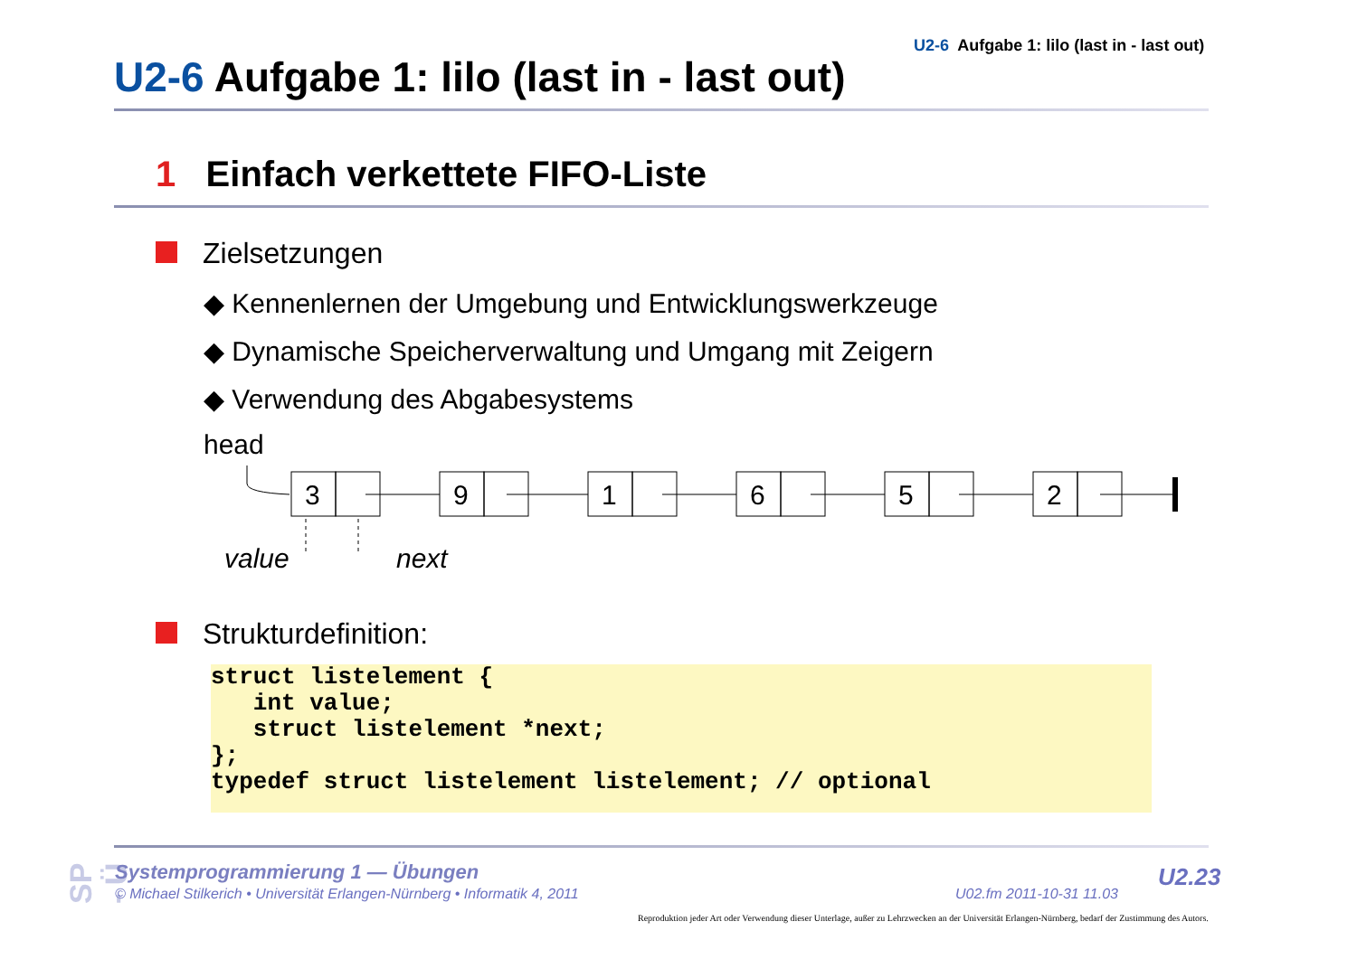U2-6 Aufgabe 1: lilo (last in - last out)
U2-6 Aufgabe 1: lilo (last in - last out)
1 Einfach verkettete FIFO-Liste
Zielsetzungen
◆ Kennenlernen der Umgebung und Entwicklungswerkzeuge
◆ Dynamische Speicherverwaltung und Umgang mit Zeigern
◆ Verwendung des Abgabesystems
head
3
9
1
6
5
2
value
next
Strukturdefinition:
struct listelement {
   int value;
   struct listelement *next;
};
typedef struct listelement listelement; // optional
SP - Ü
Systemprogrammierung 1 — Übungen
© Michael Stilkerich • Universität Erlangen-Nürnberg • Informatik 4, 2011
U02.fm 2011-10-31 11.03
U2.23
Reproduktion jeder Art oder Verwendung dieser Unterlage, außer zu Lehrzwecken an der Universität Erlangen-Nürnberg, bedarf der Zustimmung des Autors.